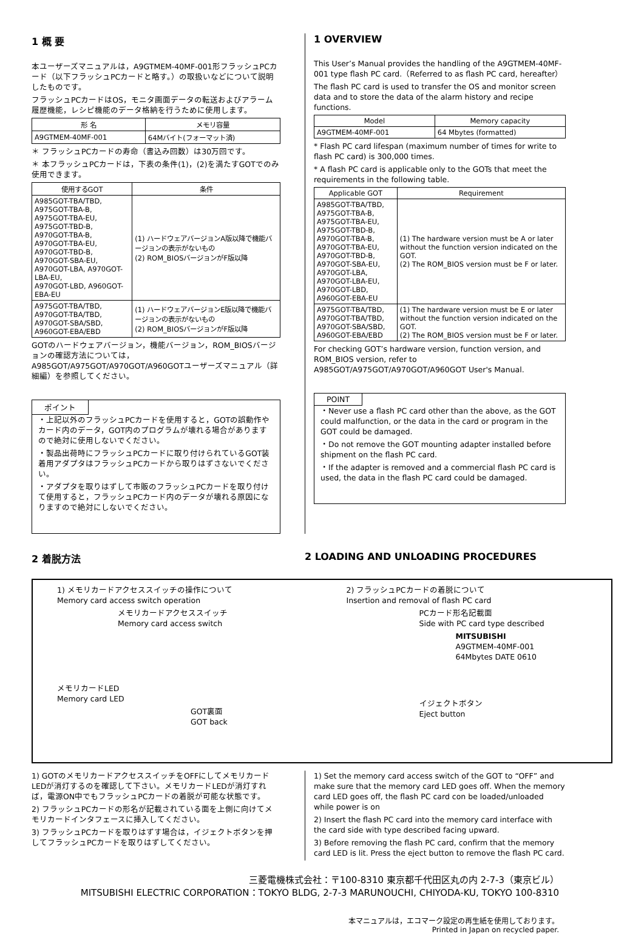1 概 要
本ユーザーズマニュアルは，A9GTMEM-40MF-001形フラッシュPCカード（以下フラッシュPCカードと略す。）の取扱いなどについて説明したものです。
フラッシュPCカードはOS，モニタ画面データの転送およびアラーム履歴機能，レシピ機能のデータ格納を行うために使用します。
| 形 名 | メモリ容量 |
| --- | --- |
| A9GTMEM-40MF-001 | 64Mバイト(フォーマット済) |
＊ フラッシュPCカードの寿命（書込み回数）は30万回です。
＊ 本フラッシュPCカードは，下表の条件(1)，(2)を満たすGOTでのみ使用できます。
| 使用するGOT | 条件 |
| --- | --- |
| A985GOT-TBA/TBD, A975GOT-TBA-B, A975GOT-TBA-EU, A975GOT-TBD-B, A970GOT-TBA-B, A970GOT-TBA-EU, A970GOT-TBD-B, A970GOT-SBA-EU, A970GOT-LBA, A970GOT-LBA-EU, A970GOT-LBD, A960GOT-EBA-EU | (1) ハードウェアバージョンA版以降で機能バージョンの表示がないもの (2) ROM_BIOSバージョンがF版以降 |
| A975GOT-TBA/TBD, A970GOT-TBA/TBD, A970GOT-SBA/SBD, A960GOT-EBA/EBD | (1) ハードウェアバージョンE版以降で機能バージョンの表示がないもの (2) ROM_BIOSバージョンがF版以降 |
GOTのハードウェアバージョン，機能バージョン，ROM_BIOSバージョンの確認方法については，A985GOT/A975GOT/A970GOT/A960GOTユーザーズマニュアル（詳細編）を参照してください。
ポイント
・上記以外のフラッシュPCカードを使用すると，GOTの誤動作やカード内のデータ，GOT内のプログラムが壊れる場合がありますので絶対に使用しないでください。
・製品出荷時にフラッシュPCカードに取り付けられているGOT装着用アダプタはフラッシュPCカードから取りはずさないでください。
・アダプタを取りはずして市販のフラッシュPCカードを取り付けて使用すると，フラッシュPCカード内のデータが壊れる原因になりますので絶対にしないでください。
1 OVERVIEW
This User’s Manual provides the handling of the A9GTMEM-40MF-001 type flash PC card.（Referred to as flash PC card, hereafter）
The flash PC card is used to transfer the OS and monitor screen data and to store the data of the alarm history and recipe functions.
| Model | Memory capacity |
| --- | --- |
| A9GTMEM-40MF-001 | 64 Mbytes (formatted) |
* Flash PC card lifespan (maximum number of times for write to flash PC card) is 300,000 times.
* A flash PC card is applicable only to the GOTs that meet the requirements in the following table.
| Applicable GOT | Requirement |
| --- | --- |
| A985GOT-TBA/TBD, A975GOT-TBA-B, A975GOT-TBA-EU, A975GOT-TBD-B, A970GOT-TBA-B, A970GOT-TBA-EU, A970GOT-TBD-B, A970GOT-SBA-EU, A970GOT-LBA, A970GOT-LBA-EU, A970GOT-LBD, A960GOT-EBA-EU | (1) The hardware version must be A or later without the function version indicated on the GOT. (2) The ROM_BIOS version must be F or later. |
| A975GOT-TBA/TBD, A970GOT-TBA/TBD, A970GOT-SBA/SBD, A960GOT-EBA/EBD | (1) The hardware version must be E or later without the function version indicated on the GOT. (2) The ROM_BIOS version must be F or later. |
For checking GOT’s hardware version, function version, and ROM_BIOS version, refer to A985GOT/A975GOT/A970GOT/A960GOT User's Manual.
POINT
・Never use a flash PC card other than the above, as the GOT could malfunction, or the data in the card or program in the GOT could be damaged.
・Do not remove the GOT mounting adapter installed before shipment on the flash PC card.
・If the adapter is removed and a commercial flash PC card is used, the data in the flash PC card could be damaged.
2 着脱方法 2 LOADING AND UNLOADING PROCEDURES
1) メモリカードアクセススイッチの操作について
Memory card access switch operation
メモリカードアクセススイッチ
Memory card access switch
メモリカードLED
Memory card LED
GOT裏面
GOT back
2) フラッシュPCカードの着脱について
Insertion and removal of flash PC card
PCカード形名記載面
Side with PC card type described
MITSUBISHI
A9GTMEM-40MF-001
64Mbytes DATE 0610
イジェクトボタン
Eject button
1) GOTのメモリカードアクセススイッチをOFFにしてメモリカードLEDが消灯するのを確認して下さい。メモリカードLEDが消灯すれば，電源ON中でもフラッシュPCカードの着脱が可能な状態です。
2) フラッシュPCカードの形名が記載されている面を上側に向けてメモリカードインタフェースに挿入してください。
3) フラッシュPCカードを取りはずす場合は，イジェクトボタンを押してフラッシュPCカードを取りはずしてください。
1) Set the memory card access switch of the GOT to “OFF” and make sure that the memory card LED goes off. When the memory card LED goes off, the flash PC card con be loaded/unloaded while power is on
2) Insert the flash PC card into the memory card interface with the card side with type described facing upward.
3) Before removing the flash PC card, confirm that the memory card LED is lit. Press the eject button to remove the flash PC card.
三菱電機株式会社：〒100-8310 東京都千代田区丸の内 2-7-3（東京ビル）
MITSUBISHI ELECTRIC CORPORATION：TOKYO BLDG, 2-7-3 MARUNOUCHI, CHIYODA-KU, TOKYO 100-8310
本マニュアルは，エコマーク設定の再生紙を使用しております。
Printed in Japan on recycled paper.